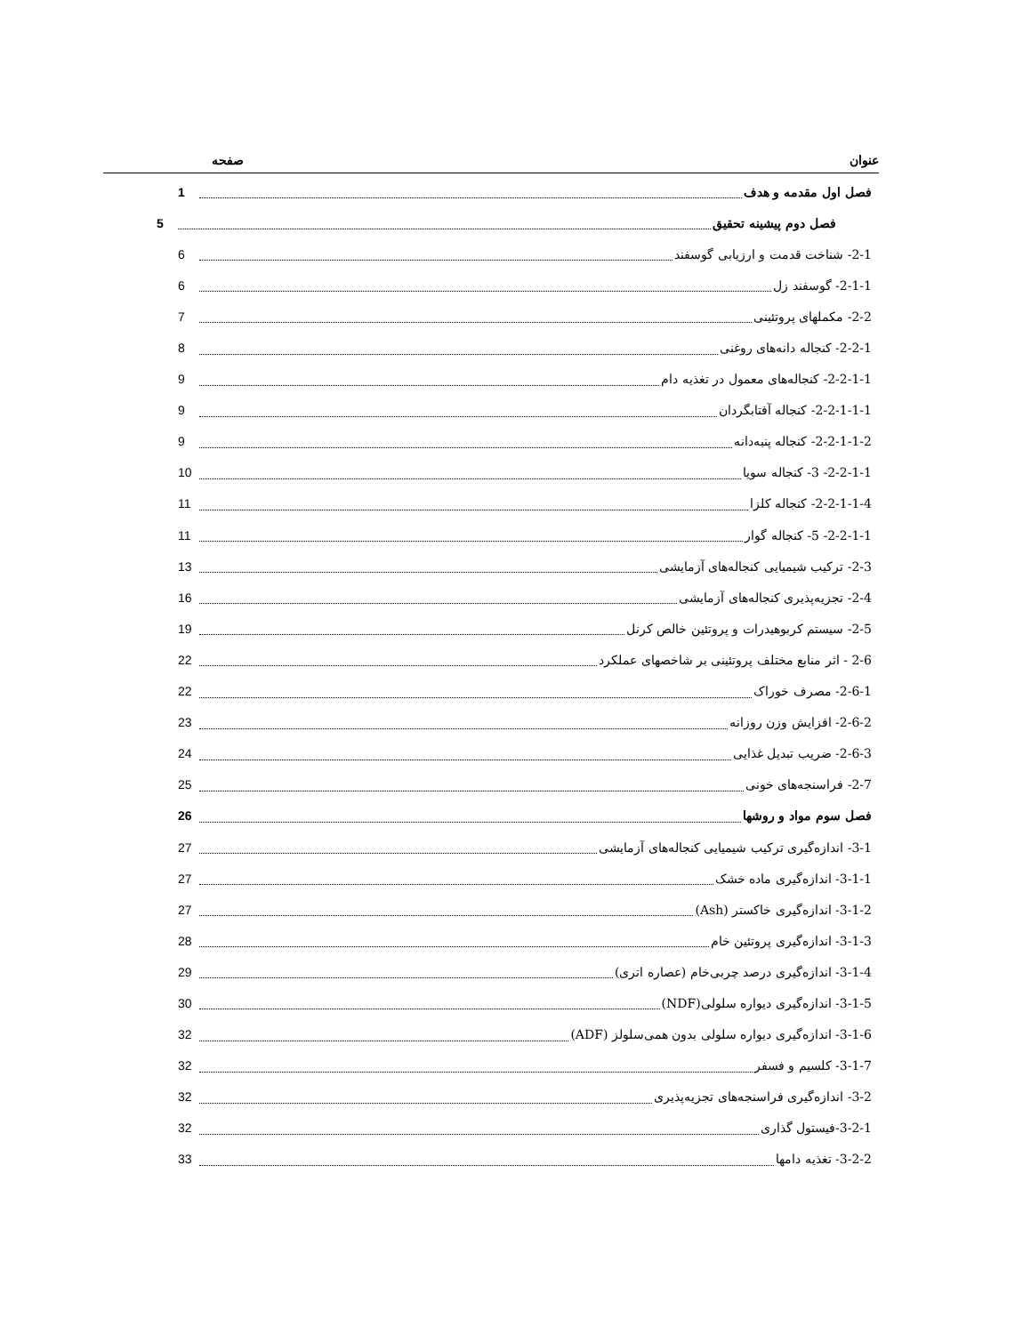عنوان صفحه
فصل اول مقدمه و هدف 1
فصل دوم پیشینه تحقیق 5
2-1- شناخت قدمت و ارزیابی گوسفند 6
2-1-1- گوسفند زل 6
2-2- مکملهای پروتئینی 7
2-2-1- کنجاله دانه‌های روغنی 8
2-2-1-1- کنجاله‌های معمول در تغذیه دام 9
2-2-1-1-1- کنجاله آفتابگردان 9
2-2-1-1-2- کنجاله پنبه‌دانه 9
2-2-1-1- 3- کنجاله سویا 10
2-2-1-1-4- کنجاله کلزا 11
2-2-1-1- 5- کنجاله گوار 11
2-3- ترکیب شیمیایی کنجاله‌های آزمایشی 13
2-4- تجزیه‌پذیری کنجاله‌های آزمایشی 16
2-5- سیستم کربوهیدرات و پروتئین خالص کرنل 19
2-6 - اثر منابع مختلف پروتئینی بر شاخصهای عملکرد 22
2-6-1- مصرف خوراک 22
2-6-2- افزایش وزن روزانه 23
2-6-3- ضریب تبدیل غذایی 24
2-7- فراسنجه‌های خونی 25
فصل سوم مواد و روشها 26
3-1- اندازه‌گیری ترکیب شیمیایی کنجاله‌های آزمایشی 27
3-1-1- اندازه‌گیری ماده خشک 27
3-1-2- اندازه‌گیری خاکستر (Ash) 27
3-1-3- اندازه‌گیری پروتئین خام 28
3-1-4- اندازه‌گیری درصد چربی‌خام (عصاره اتری) 29
3-1-5- اندازه‌گیری دیواره سلولی(NDF) 30
3-1-6- اندازه‌گیری دیواره سلولی بدون همی‌سلولز (ADF) 32
3-1-7- کلسیم و فسفر 32
3-2- اندازه‌گیری فراسنجه‌های تجزیه‌پذیری 32
3-2-1-فیستول گذاری 32
3-2-2- تغذیه دامها 33